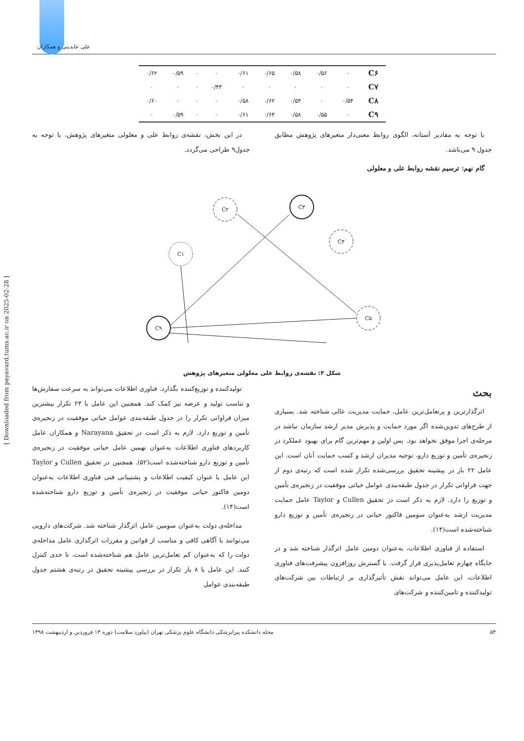علی عابدینی و همکاران
| C۶ | ۰ | ۰/۵۶ | ۰/۵۸ | ۰/۶۵ | ۰/۶۱ | ۰ | ۰ | ۰/۵۹ | ۰/۶۲ |
| C۷ | ۰ | ۰ | ۰ | ۰ | ۰ | ۰/۴۳ | ۰ | ۰ | ۰ |
| C۸ | ۰/۵۴ | ۰ | ۰/۵۴ | ۰/۶۲ | ۰/۵۸ | ۰ | ۰ | ۰ | ۰/۶۰ |
| C۹ | ۰ | ۰/۵۵ | ۰/۵۸ | ۰/۶۴ | ۰/۶۱ | ۰ | ۰ | ۰/۵۹ | ۰ |
با توجه به مقادیر آستانه، الگوی روابط معنی‌دار متغیرهای پژوهش مطابق جدول ۹ می‌باشد.
گام نهم: ترسیم نقشه روابط علی و معلولی
در این بخش، نقشه‌ی روابط علی و معلولی متغیرهای پژوهش، با توجه به جدول۹ طراحی می‌گردد.
C۲
C۳
C۱
C۴
C۹
C۵
شکل ۳: نقشه‌ی روابط علی معلولی متغیرهای پژوهش
بحث
اثرگذارترین و پرتعامل‌ترین عامل، حمایت مدیریت عالی شناخته شد. بسیاری از طرح‌های تدوین‌شده اگر مورد حمایت و پذیرش مدیر ارشد سازمان نباشد در مرحله‌ی اجرا موفق نخواهد بود. پس اولین و مهم‌ترین گام برای بهبود عملکرد در زنجیره‌ی تأمین و توزیع دارو، توجیه مدیران ارشد و کسب حمایت آنان است. این عامل ۲۲ بار در پیشینه تحقیق بررسی‌شده تکرار شده است که رتبه‌ی دوم از جهت فراوانی تکرار در جدول طبقه‌بندی عوامل حیاتی موفقیت در زنجیره‌ی تأمین و توزیع را دارد. لازم به ذکر است در تحقیق Cullen و Taylor عامل حمایت مدیریت ارشد به‌عنوان سومین فاکتور حیاتی در زنجیره‌ی تأمین و توزیع دارو شناخته‌شده است(۱۴).
استفاده از فناوری اطلاعات، به‌عنوان دومین عامل اثرگذار شناخته شد و در جایگاه چهارم تعامل‌پذیری قرار گرفت. با گسترش روزافزون پیشرفت‌های فناوری اطلاعات، این عامل می‌تواند نقش تأثیرگذاری بر ارتباطات بین شرکت‌های تولیدکننده و تامین‌کننده و شرکت‌های
تولیدکننده و توزیع‌کننده بگذارد. فناوری اطلاعات می‌تواند به سرعت سفارش‌ها و تناسب تولید و عرضه نیز کمک کند. همچنین این عامل با ۲۳ تکرار بیشترین میزان فراوانی تکرار را در جدول طبقه‌بندی عوامل حیاتی موفقیت در زنجیره‌ی تأمین و توزیع دارد. لازم به ذکر است در تحقیق Narayana و همکاران عامل کاربردهای فناوری اطلاعات به‌عنوان نهمین عامل حیاتی موفقیت در زنجیره‌ی تأمین و توزیع دارو شناخته‌شده است(۵۲). همچنین در تحقیق Cullen و Taylor این عامل با عنوان کیفیت اطلاعات و پشتیبانی فنی فناوری اطلاعات به‌عنوان دومین فاکتور حیاتی موفقیت در زنجیره‌ی تأمین و توزیع دارو شناخته‌شده است(۱۴).
مداخله‌ی دولت به‌عنوان سومین عامل اثرگذار شناخته شد. شرکت‌های دارویی می‌توانند با آگاهی کافی و مناسب از قوانین و مقررات اثرگذاری عامل مداخله‌ی دولت را که به‌عنوان کم تعامل‌ترین عامل هم شناخته‌شده است، تا حدی کنترل کنند. این عامل با ۸ بار تکرار در بررسی پیشینه تحقیق در رتبه‌ی هشتم جدول طبقه‌بندی عوامل
[ Downloaded from payavard.tums.ac.ir on 2025-02-28 ]
۵۳ مجله دانشکده پیراپزشکی دانشگاه علوم پزشکی تهران (پیاورد سلامت) دوره ۱۳ فروردین و اردیبهشت ۱۳۹۸